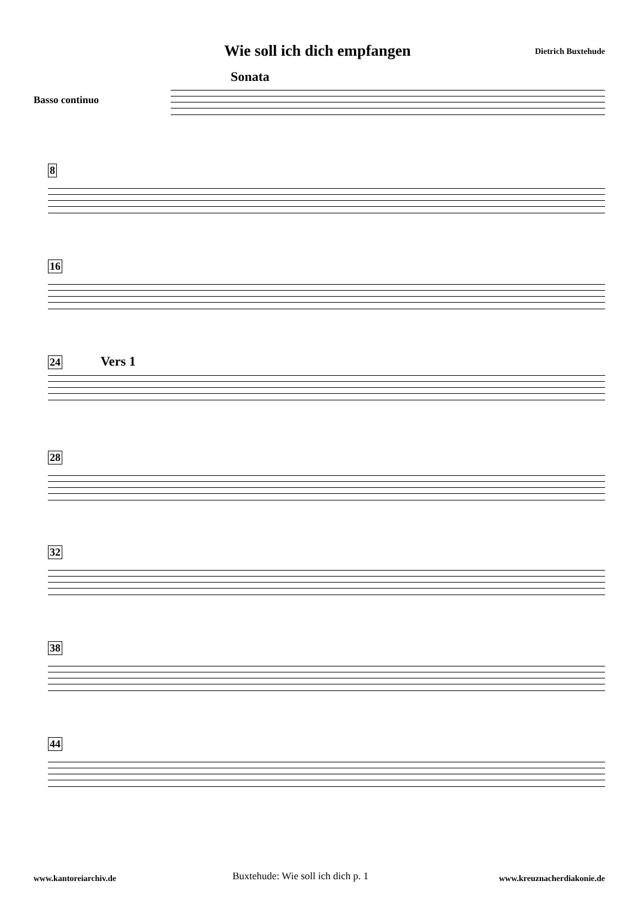Wie soll ich dich empfangen
Dietrich Buxtehude
Sonata
Basso continuo
8
16
24 Vers 1
28
32
38
44
www.kantoreiarchiv.de
Buxtehude: Wie soll ich dich p. 1
www.kreuznacherdiakonie.de